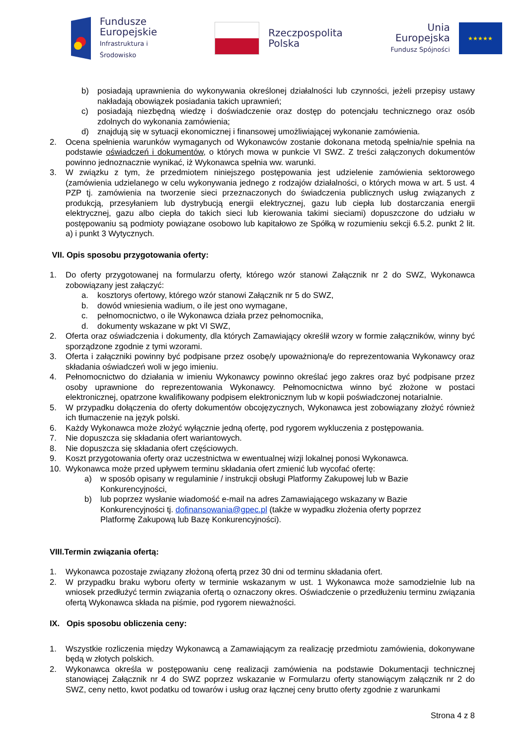Fundusze
Europejskie
Infrastruktura i Środowisko
Rzeczpospolita
Polska
Unia Europejska
Fundusz Spójności
★★★★★
b) posiadają uprawnienia do wykonywania określonej działalności lub czynności, jeżeli przepisy ustawy nakładają obowiązek posiadania takich uprawnień;
c) posiadają niezbędną wiedzę i doświadczenie oraz dostęp do potencjału technicznego oraz osób zdolnych do wykonania zamówienia;
d) znajdują się w sytuacji ekonomicznej i finansowej umożliwiającej wykonanie zamówienia.
2. Ocena spełnienia warunków wymaganych od Wykonawców zostanie dokonana metodą spełnia/nie spełnia na podstawie oświadczeń i dokumentów, o których mowa w punkcie VI SWZ. Z treści załączonych dokumentów powinno jednoznacznie wynikać, iż Wykonawca spełnia ww. warunki.
3. W związku z tym, że przedmiotem niniejszego postępowania jest udzielenie zamówienia sektorowego (zamówienia udzielanego w celu wykonywania jednego z rodzajów działalności, o których mowa w art. 5 ust. 4 PZP tj. zamówienia na tworzenie sieci przeznaczonych do świadczenia publicznych usług związanych z produkcją, przesyłaniem lub dystrybucją energii elektrycznej, gazu lub ciepła lub dostarczania energii elektrycznej, gazu albo ciepła do takich sieci lub kierowania takimi sieciami) dopuszczone do udziału w postępowaniu są podmioty powiązane osobowo lub kapitałowo ze Spółką w rozumieniu sekcji 6.5.2. punkt 2 lit. a) i punkt 3 Wytycznych.
VII. Opis sposobu przygotowania oferty:
1. Do oferty przygotowanej na formularzu oferty, którego wzór stanowi Załącznik nr 2 do SWZ, Wykonawca zobowiązany jest załączyć:
a. kosztorys ofertowy, którego wzór stanowi Załącznik nr 5 do SWZ,
b. dowód wniesienia wadium, o ile jest ono wymagane,
c. pełnomocnictwo, o ile Wykonawca działa przez pełnomocnika,
d. dokumenty wskazane w pkt VI SWZ,
2. Oferta oraz oświadczenia i dokumenty, dla których Zamawiający określił wzory w formie załączników, winny być sporządzone zgodnie z tymi wzorami.
3. Oferta i załączniki powinny być podpisane przez osobę/y upoważnioną/e do reprezentowania Wykonawcy oraz składania oświadczeń woli w jego imieniu.
4. Pełnomocnictwo do działania w imieniu Wykonawcy powinno określać jego zakres oraz być podpisane przez osoby uprawnione do reprezentowania Wykonawcy. Pełnomocnictwa winno być złożone w postaci elektronicznej, opatrzone kwalifikowany podpisem elektronicznym lub w kopii poświadczonej notarialnie.
5. W przypadku dołączenia do oferty dokumentów obcojęzycznych, Wykonawca jest zobowiązany złożyć również ich tłumaczenie na język polski.
6. Każdy Wykonawca może złożyć wyłącznie jedną ofertę, pod rygorem wykluczenia z postępowania.
7. Nie dopuszcza się składania ofert wariantowych.
8. Nie dopuszcza się składania ofert częściowych.
9. Koszt przygotowania oferty oraz uczestnictwa w ewentualnej wizji lokalnej ponosi Wykonawca.
10. Wykonawca może przed upływem terminu składania ofert zmienić lub wycofać ofertę:
a) w sposób opisany w regulaminie / instrukcji obsługi Platformy Zakupowej lub w Bazie Konkurencyjności,
b) lub poprzez wysłanie wiadomość e-mail na adres Zamawiającego wskazany w Bazie Konkurencyjności tj. dofinansowania@gpec.pl (także w wypadku złożenia oferty poprzez Platformę Zakupową lub Bazę Konkurencyjności).
VIII.Termin związania ofertą:
1. Wykonawca pozostaje związany złożoną ofertą przez 30 dni od terminu składania ofert.
2. W przypadku braku wyboru oferty w terminie wskazanym w ust. 1 Wykonawca może samodzielnie lub na wniosek przedłużyć termin związania ofertą o oznaczony okres. Oświadczenie o przedłużeniu terminu związania ofertą Wykonawca składa na piśmie, pod rygorem nieważności.
IX. Opis sposobu obliczenia ceny:
1. Wszystkie rozliczenia między Wykonawcą a Zamawiającym za realizację przedmiotu zamówienia, dokonywane będą w złotych polskich.
2. Wykonawca określa w postępowaniu cenę realizacji zamówienia na podstawie Dokumentacji technicznej stanowiącej Załącznik nr 4 do SWZ poprzez wskazanie w Formularzu oferty stanowiącym załącznik nr 2 do SWZ, ceny netto, kwot podatku od towarów i usług oraz łącznej ceny brutto oferty zgodnie z warunkami
Strona 4 z 8